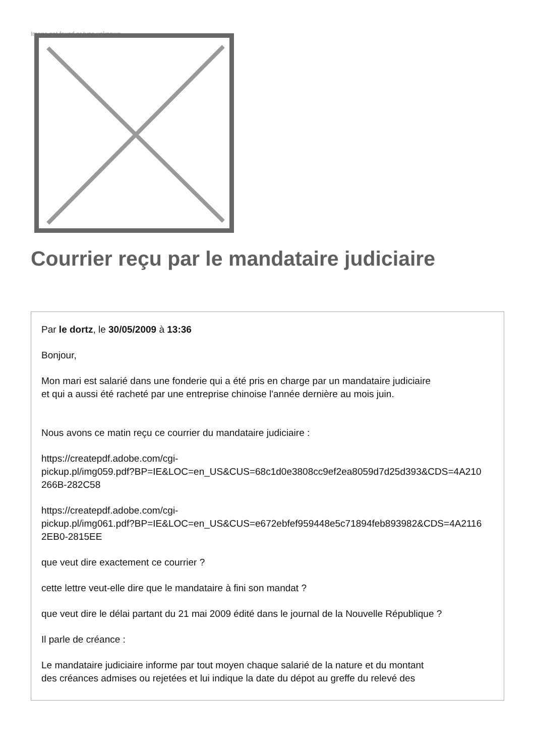Image not found or type unknown
Courrier reçu par le mandataire judiciaire
Par le dortz, le 30/05/2009 à 13:36
Bonjour,
Mon mari est salarié dans une fonderie qui a été pris en charge par un mandataire judiciaire
et qui a aussi été racheté par une entreprise chinoise l'année dernière au mois juin.
Nous avons ce matin reçu ce courrier du mandataire judiciaire :
https://createpdf.adobe.com/cgi-
pickup.pl/img059.pdf?BP=IE&LOC=en_US&CUS=68c1d0e3808cc9ef2ea8059d7d25d393&CDS=4A210
266B-282C58
https://createpdf.adobe.com/cgi-
pickup.pl/img061.pdf?BP=IE&LOC=en_US&CUS=e672ebfef959448e5c71894feb893982&CDS=4A2116
2EB0-2815EE
que veut dire exactement ce courrier ?
cette lettre veut-elle dire que le mandataire à fini son mandat ?
que veut dire le délai partant du 21 mai 2009 édité dans le journal de la Nouvelle République ?
Il parle de créance :
Le mandataire judiciaire informe par tout moyen chaque salarié de la nature et du montant
des créances admises ou rejetées et lui indique la date du dépot au greffe du relevé des